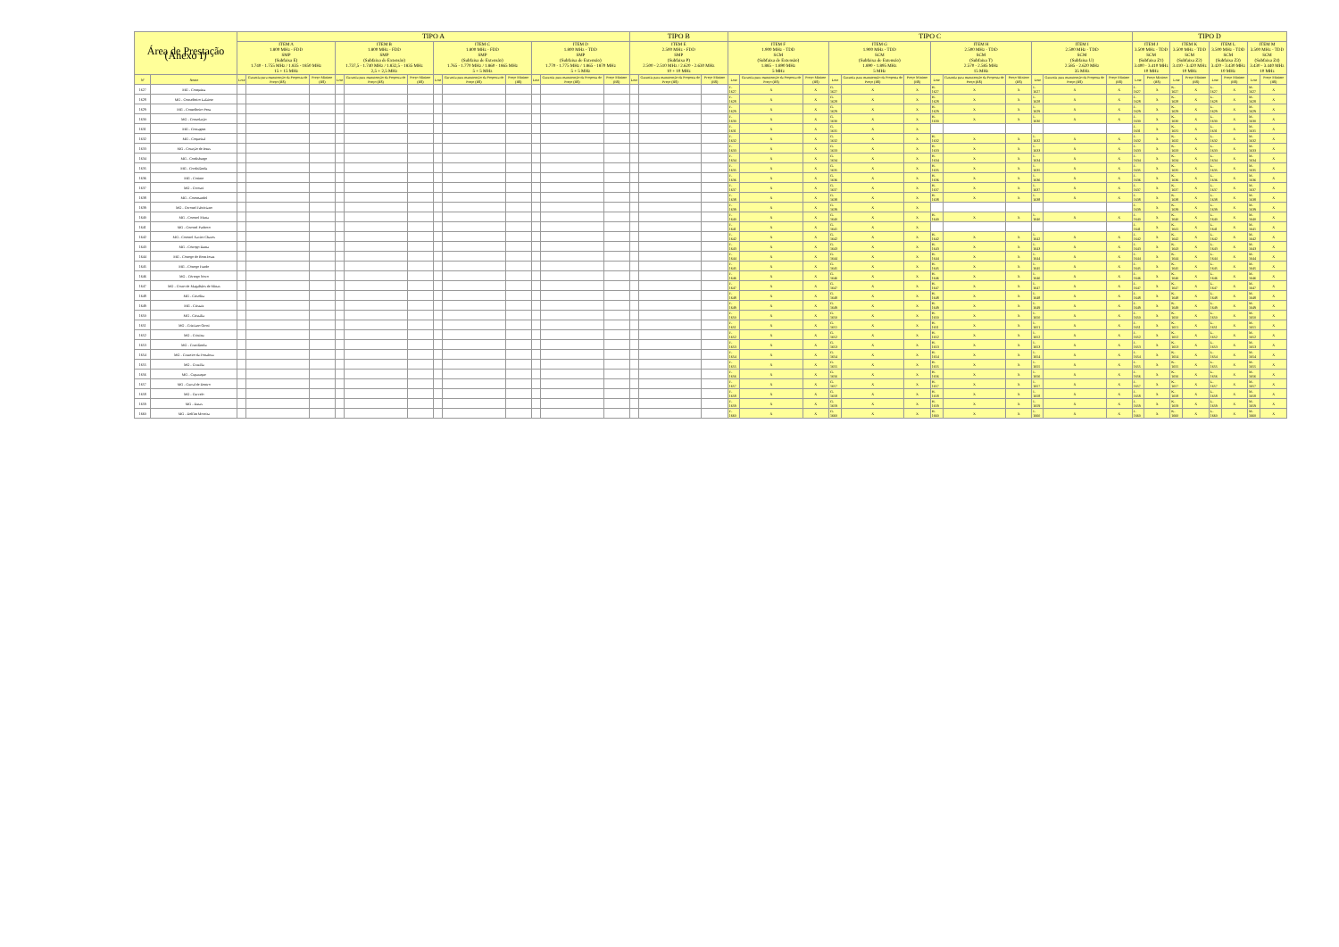| Área de Prestação (Anexo I) | | TIPO A | | | | | | | | | | | | TIPO B | | | TIPO C | | | | | | | | | | | | TIPO D | | | | | | | |
| --- | --- | --- | --- | --- | --- | --- | --- | --- | --- | --- | --- | --- | --- | --- | --- | --- | --- | --- | --- | --- | --- | --- | --- | --- | --- | --- | --- | --- | --- | --- | --- | --- | --- | --- | --- | --- |
| | | ITEM A 1.800 MHz - FDD SMP (Subfaixa E) 1.740 - 1.755 MHz / 1.835 - 1850 MHz 15 + 15 MHz | | | ITEM B 1.800 MHz - FDD SMP (Subfaixa de Extensão) 1.737,5 - 1.740 MHz / 1.832,5 - 1835 MHz 2,5 + 2,5 MHz | | | ITEM C 1.800 MHz - FDD SMP (Subfaixa de Extensão) 1.765 - 1.770 MHz / 1.860 - 1865 MHz 5 + 5 MHz | | | ITEM D 1.800 MHz - TDD SMP (Subfaixa de Extensão) 1.770 - 1.775 MHz / 1.865 - 1870 MHz 5 + 5 MHz | | | ITEM E 2.500 MHz - FDD SMP (Subfaixa P) 2.500 - 2.510 MHz / 2.620 - 2.630 MHz 10 + 10 MHz | | | ITEM F 1.900 MHz - TDD SCM (Subfaixa de Extensão) 1.885 - 1.890 MHz 5 MHz | | | ITEM G 1.900 MHz - TDD SCM (Subfaixa de Extensão) 1.890 - 1.895 MHz 5 MHz | | | ITEM H 2.500 MHz - TDD SCM (Subfaixa T) 2.570 - 2.585 MHz 15 MHz | | | ITEM I 2.500 MHz - TDD SCM (Subfaixa U) 2.585 - 2.620 MHz 35 MHz | | | ITEM J 3.500 MHz - TDD SCM (Subfaixa Z1) 3.400 - 3.410 MHz 10 MHz | | ITEM K 3.500 MHz - TDD SCM (Subfaixa Z2) 3.410 - 3.420 MHz 10 MHz | | ITEM L 3.500 MHz - TDD SCM (Subfaixa Z3) 3.420 - 3.430 MHz 10 MHz | | ITEM M 3.500 MHz - TDD SCM (Subfaixa Z4) 3.430 - 3.440 MHz 10 MHz | |
| Nº | Nome | Lote | Garantia para manutenção da Proposta de Preço (R$) | Preço Mínimo (R$) | Lote | Garantia para manutenção da Proposta de Preço (R$) | Preço Mínimo (R$) | Lote | Garantia para manutenção da Proposta de Preço (R$) | Preço Mínimo (R$) | Lote | Garantia para manutenção da Proposta de Preço (R$) | Preço Mínimo (R$) | Lote | Garantia para manutenção da Proposta de Preço (R$) | Preço Mínimo (R$) | Lote | Garantia para manutenção da Proposta de Preço (R$) | Preço Mínimo (R$) | Lote | Garantia para manutenção da Proposta de Preço (R$) | Preço Mínimo (R$) | Lote | Garantia para manutenção da Proposta de Preço (R$) | Preço Mínimo (R$) | Lote | Garantia para manutenção da Proposta de Preço (R$) | Preço Mínimo (R$) | Lote | Preço Mínimo (R$) | Lote | Preço Mínimo (R$) | Lote | Preço Mínimo (R$) | Lote | Preço Mínimo (R$) |
| 1627 | MG - Conquista | | | | | | | | | | | | | | | | F-1627 | X | X | G-1627 | X | X | H-1627 | X | X | I-1627 | X | X | J-1627 | X | K-1627 | X | L-1627 | X | M-1627 | X |
| 1628 | MG - Conselheiro Lafaiete | | | | | | | | | | | | | | | | F-1628 | X | X | G-1628 | X | X | H-1628 | X | X | I-1628 | X | X | J-1628 | X | K-1628 | X | L-1628 | X | M-1628 | X |
| 1629 | MG - Conselheiro Pena | | | | | | | | | | | | | | | | F-1629 | X | X | G-1629 | X | X | H-1629 | X | X | I-1629 | X | X | J-1629 | X | K-1629 | X | L-1629 | X | M-1629 | X |
| 1630 | MG - Consolação | | | | | | | | | | | | | | | | F-1630 | X | X | G-1630 | X | X | H-1630 | X | X | I-1630 | X | X | J-1630 | X | K-1630 | X | L-1630 | X | M-1630 | X |
| 1631 | MG - Contagem | | | | | | | | | | | | | | | | F-1631 | X | X | G-1631 | X | X | | | | | | | J-1631 | X | K-1631 | X | L-1631 | X | M-1631 | X |
| 1632 | MG - Coqueiral | | | | | | | | | | | | | | | | F-1632 | X | X | G-1632 | X | X | H-1632 | X | X | I-1632 | X | X | J-1632 | X | K-1632 | X | L-1632 | X | M-1632 | X |
| 1633 | MG - Coração de Jesus | | | | | | | | | | | | | | | | F-1633 | X | X | G-1633 | X | X | H-1633 | X | X | I-1633 | X | X | J-1633 | X | K-1633 | X | L-1633 | X | M-1633 | X |
| 1634 | MG - Cordisburgo | | | | | | | | | | | | | | | | F-1634 | X | X | G-1634 | X | X | H-1634 | X | X | I-1634 | X | X | J-1634 | X | K-1634 | X | L-1634 | X | M-1634 | X |
| 1635 | MG - Cordislândia | | | | | | | | | | | | | | | | F-1635 | X | X | G-1635 | X | X | H-1635 | X | X | I-1635 | X | X | J-1635 | X | K-1635 | X | L-1635 | X | M-1635 | X |
| 1636 | MG - Corinto | | | | | | | | | | | | | | | | F-1636 | X | X | G-1636 | X | X | H-1636 | X | X | I-1636 | X | X | J-1636 | X | K-1636 | X | L-1636 | X | M-1636 | X |
| 1637 | MG - Coroaci | | | | | | | | | | | | | | | | F-1637 | X | X | G-1637 | X | X | H-1637 | X | X | I-1637 | X | X | J-1637 | X | K-1637 | X | L-1637 | X | M-1637 | X |
| 1638 | MG - Coromandel | | | | | | | | | | | | | | | | F-1638 | X | X | G-1638 | X | X | H-1638 | X | X | I-1638 | X | X | J-1638 | X | K-1638 | X | L-1638 | X | M-1638 | X |
| 1639 | MG - Coronel Fabriciano | | | | | | | | | | | | | | | | F-1639 | X | X | G-1639 | X | X | | | | | | | J-1639 | X | K-1639 | X | L-1639 | X | M-1639 | X |
| 1640 | MG - Coronel Murta | | | | | | | | | | | | | | | | F-1640 | X | X | G-1640 | X | X | H-1640 | X | X | I-1640 | X | X | J-1640 | X | K-1640 | X | L-1640 | X | M-1640 | X |
| 1641 | MG - Coronel Pacheco | | | | | | | | | | | | | | | | F-1641 | X | X | G-1641 | X | X | | | | | | | J-1641 | X | K-1641 | X | L-1641 | X | M-1641 | X |
| 1642 | MG - Coronel Xavier Chaves | | | | | | | | | | | | | | | | F-1642 | X | X | G-1642 | X | X | H-1642 | X | X | I-1642 | X | X | J-1642 | X | K-1642 | X | L-1642 | X | M-1642 | X |
| 1643 | MG - Córrego Danta | | | | | | | | | | | | | | | | F-1643 | X | X | G-1643 | X | X | H-1643 | X | X | I-1643 | X | X | J-1643 | X | K-1643 | X | L-1643 | X | M-1643 | X |
| 1644 | MG - Córrego do Bom Jesus | | | | | | | | | | | | | | | | F-1644 | X | X | G-1644 | X | X | H-1644 | X | X | I-1644 | X | X | J-1644 | X | K-1644 | X | L-1644 | X | M-1644 | X |
| 1645 | MG - Córrego Fundo | | | | | | | | | | | | | | | | F-1645 | X | X | G-1645 | X | X | H-1645 | X | X | I-1645 | X | X | J-1645 | X | K-1645 | X | L-1645 | X | M-1645 | X |
| 1646 | MG - Córrego Novo | | | | | | | | | | | | | | | | F-1646 | X | X | G-1646 | X | X | H-1646 | X | X | I-1646 | X | X | J-1646 | X | K-1646 | X | L-1646 | X | M-1646 | X |
| 1647 | MG - Couto de Magalhães de Minas | | | | | | | | | | | | | | | | F-1647 | X | X | G-1647 | X | X | H-1647 | X | X | I-1647 | X | X | J-1647 | X | K-1647 | X | L-1647 | X | M-1647 | X |
| 1648 | MG - Crisólita | | | | | | | | | | | | | | | | F-1648 | X | X | G-1648 | X | X | H-1648 | X | X | I-1648 | X | X | J-1648 | X | K-1648 | X | L-1648 | X | M-1648 | X |
| 1649 | MG - Cristais | | | | | | | | | | | | | | | | F-1649 | X | X | G-1649 | X | X | H-1649 | X | X | I-1649 | X | X | J-1649 | X | K-1649 | X | L-1649 | X | M-1649 | X |
| 1650 | MG - Cristália | | | | | | | | | | | | | | | | F-1650 | X | X | G-1650 | X | X | H-1650 | X | X | I-1650 | X | X | J-1650 | X | K-1650 | X | L-1650 | X | M-1650 | X |
| 1651 | MG - Cristiano Otoni | | | | | | | | | | | | | | | | F-1651 | X | X | G-1651 | X | X | H-1651 | X | X | I-1651 | X | X | J-1651 | X | K-1651 | X | L-1651 | X | M-1651 | X |
| 1652 | MG - Cristina | | | | | | | | | | | | | | | | F-1652 | X | X | G-1652 | X | X | H-1652 | X | X | I-1652 | X | X | J-1652 | X | K-1652 | X | L-1652 | X | M-1652 | X |
| 1653 | MG - Crucilândia | | | | | | | | | | | | | | | | F-1653 | X | X | G-1653 | X | X | H-1653 | X | X | I-1653 | X | X | J-1653 | X | K-1653 | X | L-1653 | X | M-1653 | X |
| 1654 | MG - Cruzeiro da Fortaleza | | | | | | | | | | | | | | | | F-1654 | X | X | G-1654 | X | X | H-1654 | X | X | I-1654 | X | X | J-1654 | X | K-1654 | X | L-1654 | X | M-1654 | X |
| 1655 | MG - Cruzília | | | | | | | | | | | | | | | | F-1655 | X | X | G-1655 | X | X | H-1655 | X | X | I-1655 | X | X | J-1655 | X | K-1655 | X | L-1655 | X | M-1655 | X |
| 1656 | MG - Cuparaque | | | | | | | | | | | | | | | | F-1656 | X | X | G-1656 | X | X | H-1656 | X | X | I-1656 | X | X | J-1656 | X | K-1656 | X | L-1656 | X | M-1656 | X |
| 1657 | MG - Curral de Dentro | | | | | | | | | | | | | | | | F-1657 | X | X | G-1657 | X | X | H-1657 | X | X | I-1657 | X | X | J-1657 | X | K-1657 | X | L-1657 | X | M-1657 | X |
| 1658 | MG - Curvelo | | | | | | | | | | | | | | | | F-1658 | X | X | G-1658 | X | X | H-1658 | X | X | I-1658 | X | X | J-1658 | X | K-1658 | X | L-1658 | X | M-1658 | X |
| 1659 | MG - Datas | | | | | | | | | | | | | | | | F-1659 | X | X | G-1659 | X | X | H-1659 | X | X | I-1659 | X | X | J-1659 | X | K-1659 | X | L-1659 | X | M-1659 | X |
| 1660 | MG - Delfim Moreira | | | | | | | | | | | | | | | | F-1660 | X | X | G-1660 | X | X | H-1660 | X | X | I-1660 | X | X | J-1660 | X | K-1660 | X | L-1660 | X | M-1660 | X |